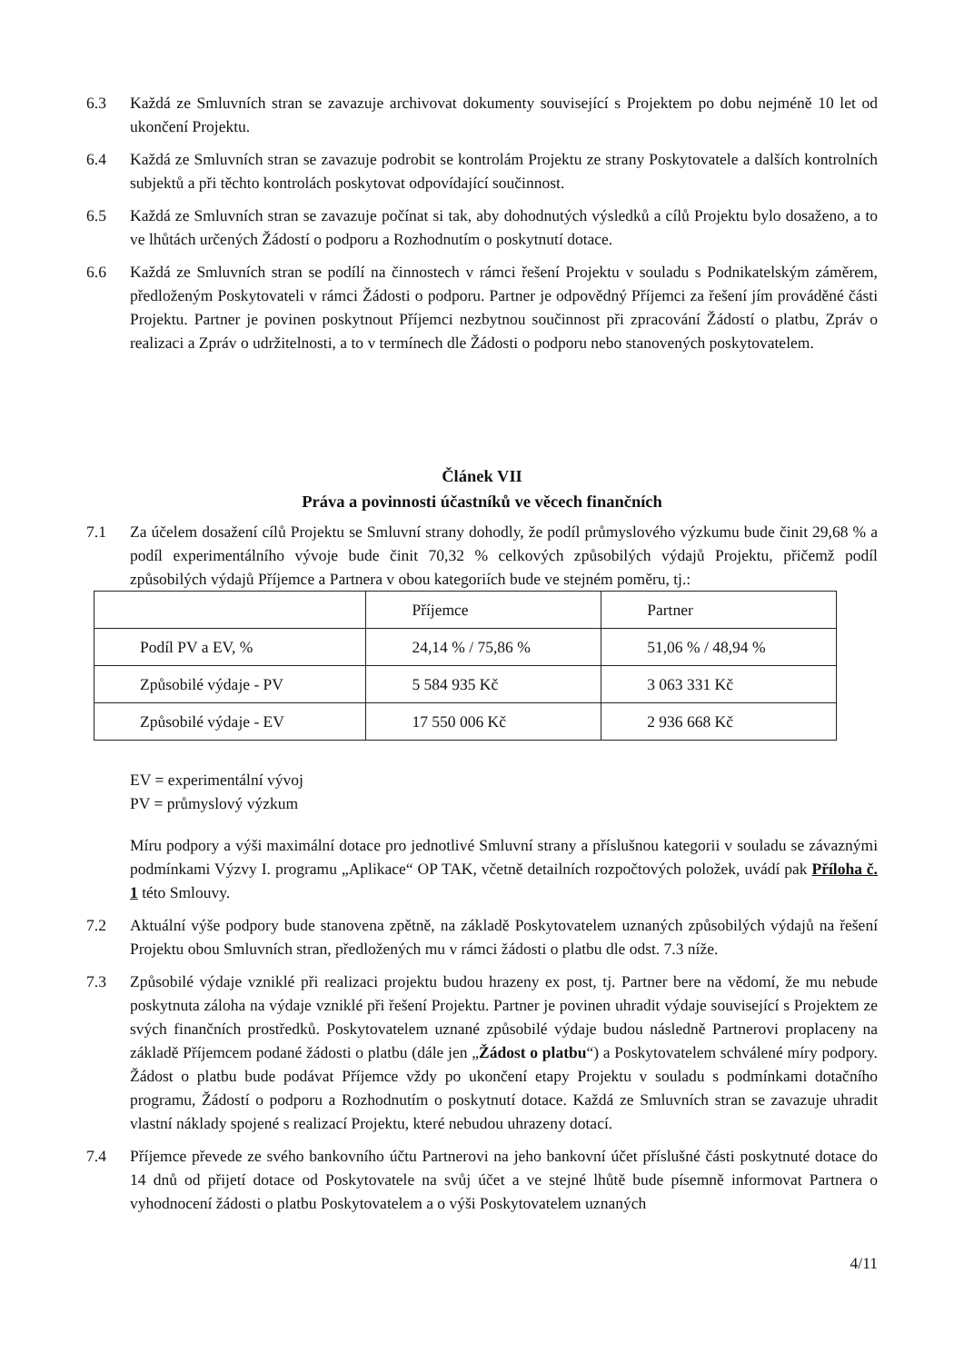6.3 Každá ze Smluvních stran se zavazuje archivovat dokumenty související s Projektem po dobu nejméně 10 let od ukončení Projektu.
6.4 Každá ze Smluvních stran se zavazuje podrobit se kontrolám Projektu ze strany Poskytovatele a dalších kontrolních subjektů a při těchto kontrolách poskytovat odpovídající součinnost.
6.5 Každá ze Smluvních stran se zavazuje počínat si tak, aby dohodnutých výsledků a cílů Projektu bylo dosaženo, a to ve lhůtách určených Žádostí o podporu a Rozhodnutím o poskytnutí dotace.
6.6 Každá ze Smluvních stran se podílí na činnostech v rámci řešení Projektu v souladu s Podnikatelským záměrem, předloženým Poskytovateli v rámci Žádosti o podporu. Partner je odpovědný Příjemci za řešení jím prováděné části Projektu. Partner je povinen poskytnout Příjemci nezbytnou součinnost při zpracování Žádostí o platbu, Zpráv o realizaci a Zpráv o udržitelnosti, a to v termínech dle Žádosti o podporu nebo stanovených poskytovatelem.
Článek VII
Práva a povinnosti účastníků ve věcech finančních
7.1 Za účelem dosažení cílů Projektu se Smluvní strany dohodly, že podíl průmyslového výzkumu bude činit 29,68 % a podíl experimentálního vývoje bude činit 70,32 % celkových způsobilých výdajů Projektu, přičemž podíl způsobilých výdajů Příjemce a Partnera v obou kategoriích bude ve stejném poměru, tj.:
| | Příjemce | Partner |
| --- | --- | --- |
| Podíl PV a EV, % | 24,14 % / 75,86 % | 51,06 % / 48,94 % |
| Způsobilé výdaje - PV | 5 584 935 Kč | 3 063 331 Kč |
| Způsobilé výdaje - EV | 17 550 006 Kč | 2 936 668 Kč |
EV = experimentální vývoj
PV = průmyslový výzkum
Míru podpory a výši maximální dotace pro jednotlivé Smluvní strany a příslušnou kategorii v souladu se závaznými podmínkami Výzvy I. programu „Aplikace“ OP TAK, včetně detailních rozpočtových položek, uvádí pak Příloha č. 1 této Smlouvy.
7.2 Aktuální výše podpory bude stanovena zpětně, na základě Poskytovatelem uznaných způsobilých výdajů na řešení Projektu obou Smluvních stran, předložených mu v rámci žádosti o platbu dle odst. 7.3 níže.
7.3 Způsobilé výdaje vzniklé při realizaci projektu budou hrazeny ex post, tj. Partner bere na vědomí, že mu nebude poskytnuta záloha na výdaje vzniklé při řešení Projektu. Partner je povinen uhradit výdaje související s Projektem ze svých finančních prostředků. Poskytovatelem uznané způsobilé výdaje budou následně Partnerovi proplaceny na základě Příjemcem podané žádosti o platbu (dále jen „Žádost o platbu“) a Poskytovatelem schválené míry podpory. Žádost o platbu bude podávat Příjemce vždy po ukončení etapy Projektu v souladu s podmínkami dotačního programu, Žádostí o podporu a Rozhodnutím o poskytnutí dotace. Každá ze Smluvních stran se zavazuje uhradit vlastní náklady spojené s realizací Projektu, které nebudou uhrazeny dotací.
7.4 Příjemce převede ze svého bankovního účtu Partnerovi na jeho bankovní účet příslušné části poskytnuté dotace do 14 dnů od přijetí dotace od Poskytovatele na svůj účet a ve stejné lhůtě bude písemně informovat Partnera o vyhodnocení žádosti o platbu Poskytovatelem a o výši Poskytovatelem uznaných
4/11